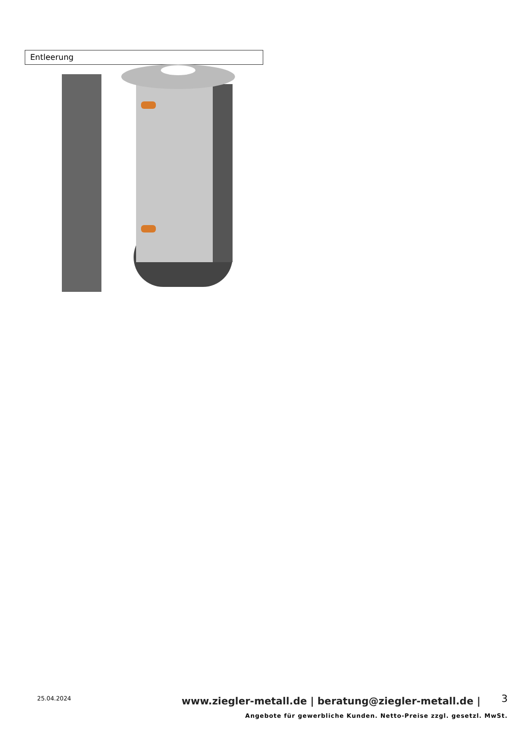Entleerung
25.04.2024
www.ziegler-metall.de | beratung@ziegler-metall.de |
3
Angebote für gewerbliche Kunden. Netto-Preise zzgl. gesetzl. MwSt.